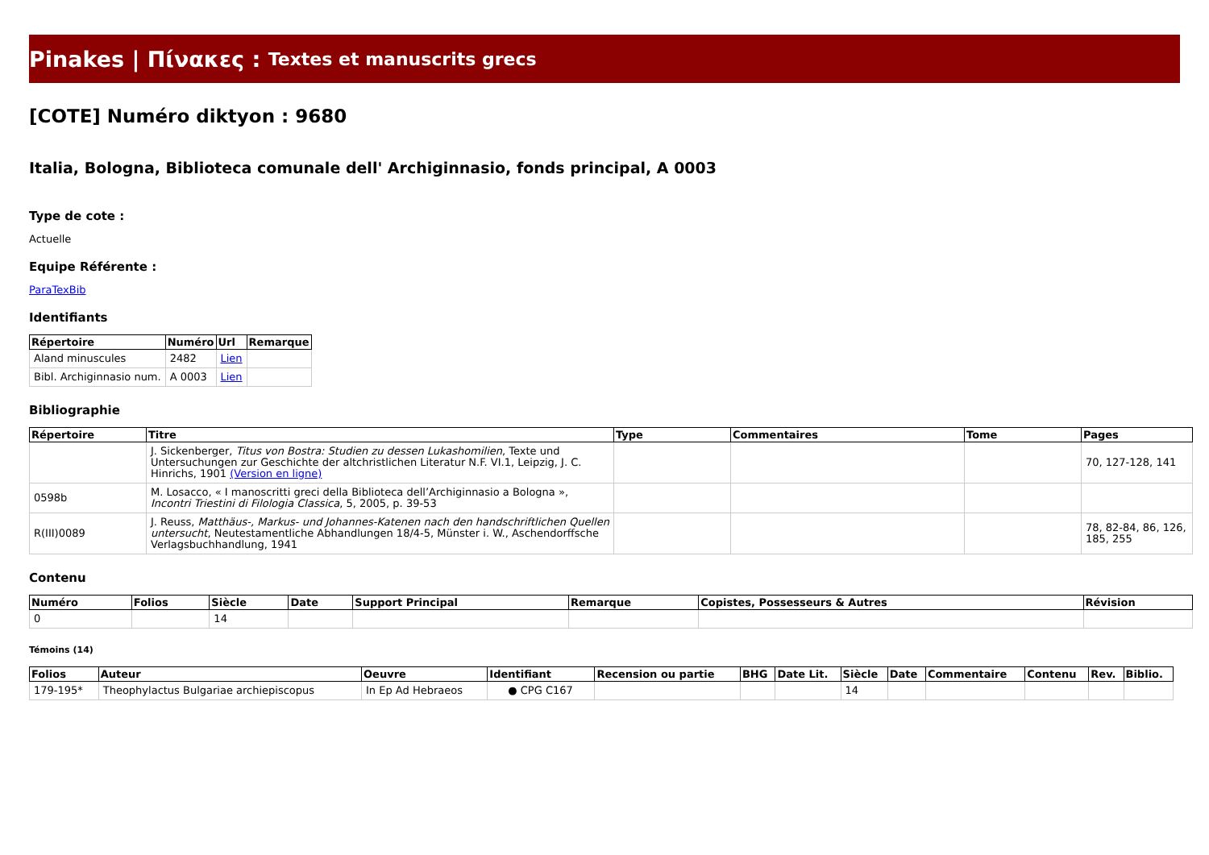Pinakes | Πίνακες : Textes et manuscrits grecs
[COTE] Numéro diktyon : 9680
Italia, Bologna, Biblioteca comunale dell' Archiginnasio, fonds principal, A 0003
Type de cote :
Actuelle
Equipe Référente :
ParaTexBib
Identifiants
| Répertoire | Numéro | Url | Remarque |
| --- | --- | --- | --- |
| Aland minuscules | 2482 | Lien | |
| Bibl. Archiginnasio num. | A 0003 | Lien | |
Bibliographie
| Répertoire | Titre | Type | Commentaires | Tome | Pages |
| --- | --- | --- | --- | --- | --- |
| | J. Sickenberger, Titus von Bostra: Studien zu dessen Lukashomilien , Texte und Untersuchungen zur Geschichte der altchristlichen Literatur N.F. VI.1, Leipzig, J. C. Hinrichs, 1901 (Version en ligne) | | | | 70, 127-128, 141 |
| 0598b | M. Losacco, « I manoscritti greci della Biblioteca dell’Archiginnasio a Bologna », Incontri Triestini di Filologia Classica , 5, 2005, p. 39-53 | | | | |
| R(III)0089 | J. Reuss, Matthäus-, Markus- und Johannes-Katenen nach den handschriftlichen Quellen untersucht , Neutestamentliche Abhandlungen 18/4-5, Münster i. W., Aschendorffsche Verlagsbuchhandlung, 1941 | | | | 78, 82-84, 86, 126, 185, 255 |
Contenu
| Numéro | Folios | Siècle | Date | Support Principal | Remarque | Copistes, Possesseurs & Autres | Révision |
| --- | --- | --- | --- | --- | --- | --- | --- |
| 0 | | 14 | | | | | |
Témoins (14)
| Folios | Auteur | Oeuvre | Identifiant | Recension ou partie | BHG | Date Lit. | Siècle | Date | Commentaire | Contenu | Rev. | Biblio. |
| --- | --- | --- | --- | --- | --- | --- | --- | --- | --- | --- | --- | --- |
| 179-195* | Theophylactus Bulgariae archiepiscopus | In Ep Ad Hebraeos | ● CPG C167 | | | | 14 | | | | | |